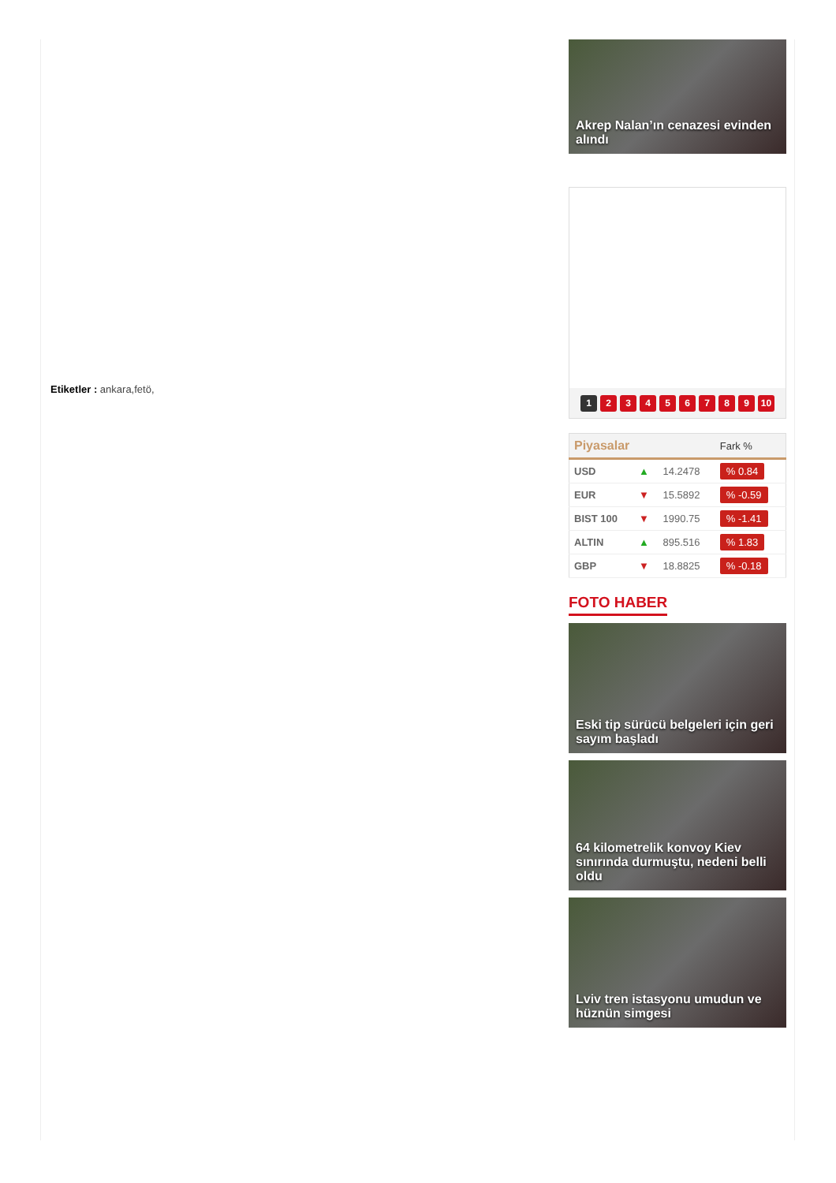Etiketler : ankara,fetö,
Akrep Nalan’ın cenazesi evinden alındı
123456789 10
| Piyasalar | | | Fark % |
| --- | --- | --- | --- |
| USD | ▲ | 14.2478 | % 0.84 |
| EUR | ▼ | 15.5892 | % -0.59 |
| BIST 100 | ▼ | 1990.75 | % -1.41 |
| ALTIN | ▲ | 895.516 | % 1.83 |
| GBP | ▼ | 18.8825 | % -0.18 |
FOTO HABER
Eski tip sürücü belgeleri için geri sayım başladı
64 kilometrelik konvoy Kiev sınırında durmuştu, nedeni belli oldu
Lviv tren istasyonu umudun ve hüznün simgesi